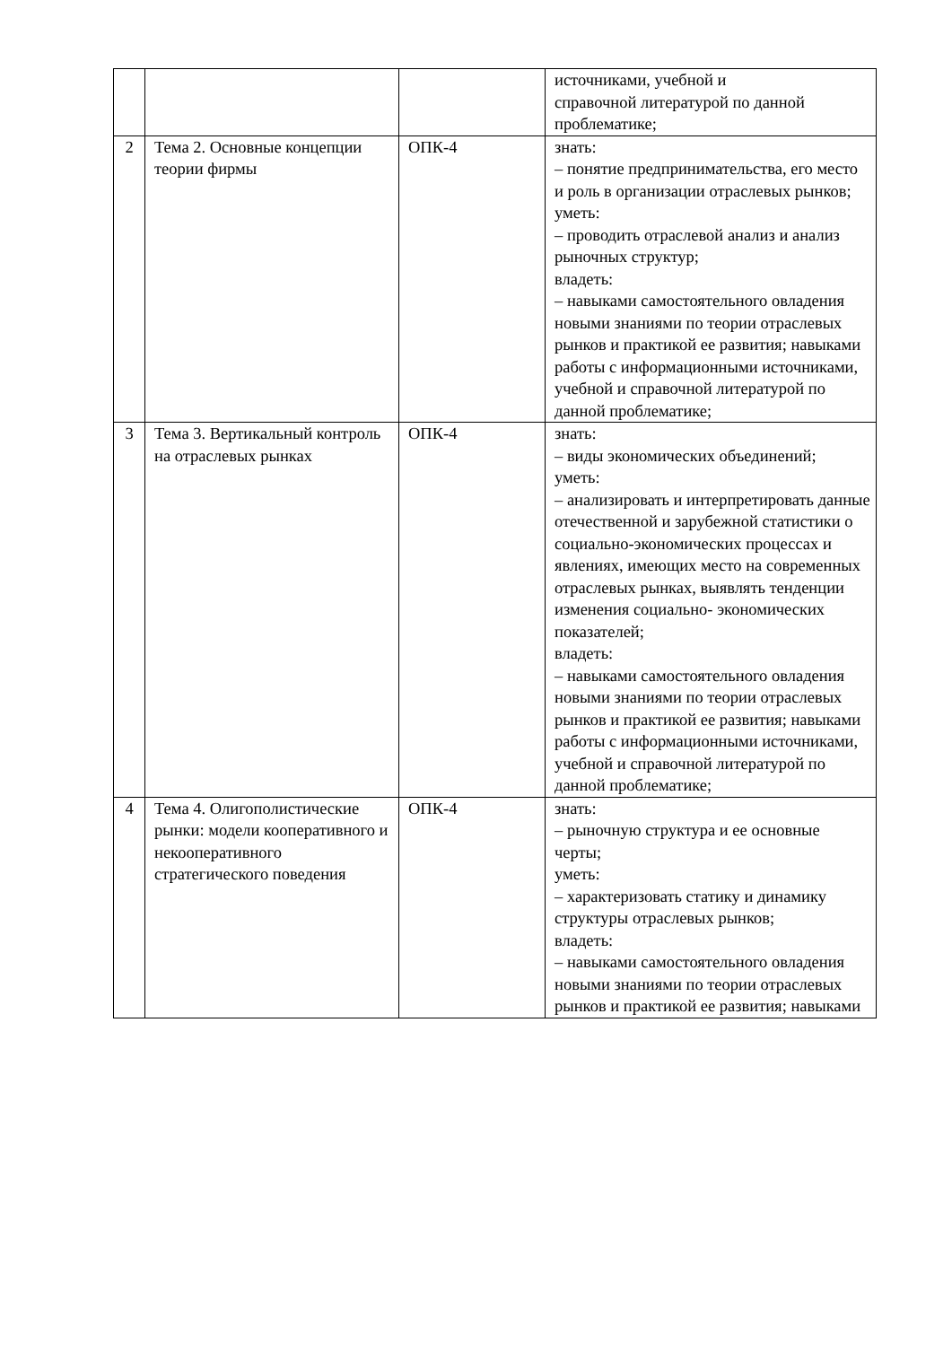| | | | источниками, учебной и справочной литературой по данной проблематике; |
| 2 | Тема 2. Основные концепции теории фирмы | ОПК-4 | знать: – понятие предпринимательства, его место и роль в организации отраслевых рынков; уметь: – проводить отраслевой анализ и анализ рыночных структур; владеть: – навыками самостоятельного овладения новыми знаниями по теории отраслевых рынков и практикой ее развития; навыками работы с информационными источниками, учебной и справочной литературой по данной проблематике; |
| 3 | Тема 3. Вертикальный контроль на отраслевых рынках | ОПК-4 | знать: – виды экономических объединений; уметь: – анализировать и интерпретировать данные отечественной и зарубежной статистики о социально-экономических процессах и явлениях, имеющих место на современных отраслевых рынках, выявлять тенденции изменения социально- экономических показателей; владеть: – навыками самостоятельного овладения новыми знаниями по теории отраслевых рынков и практикой ее развития; навыками работы с информационными источниками, учебной и справочной литературой по данной проблематике; |
| 4 | Тема 4. Олигополистические рынки: модели кооперативного и некооперативного стратегического поведения | ОПК-4 | знать: – рыночную структура и ее основные черты; уметь: – характеризовать статику и динамику структуры отраслевых рынков; владеть: – навыками самостоятельного овладения новыми знаниями по теории отраслевых рынков и практикой ее развития; навыками |